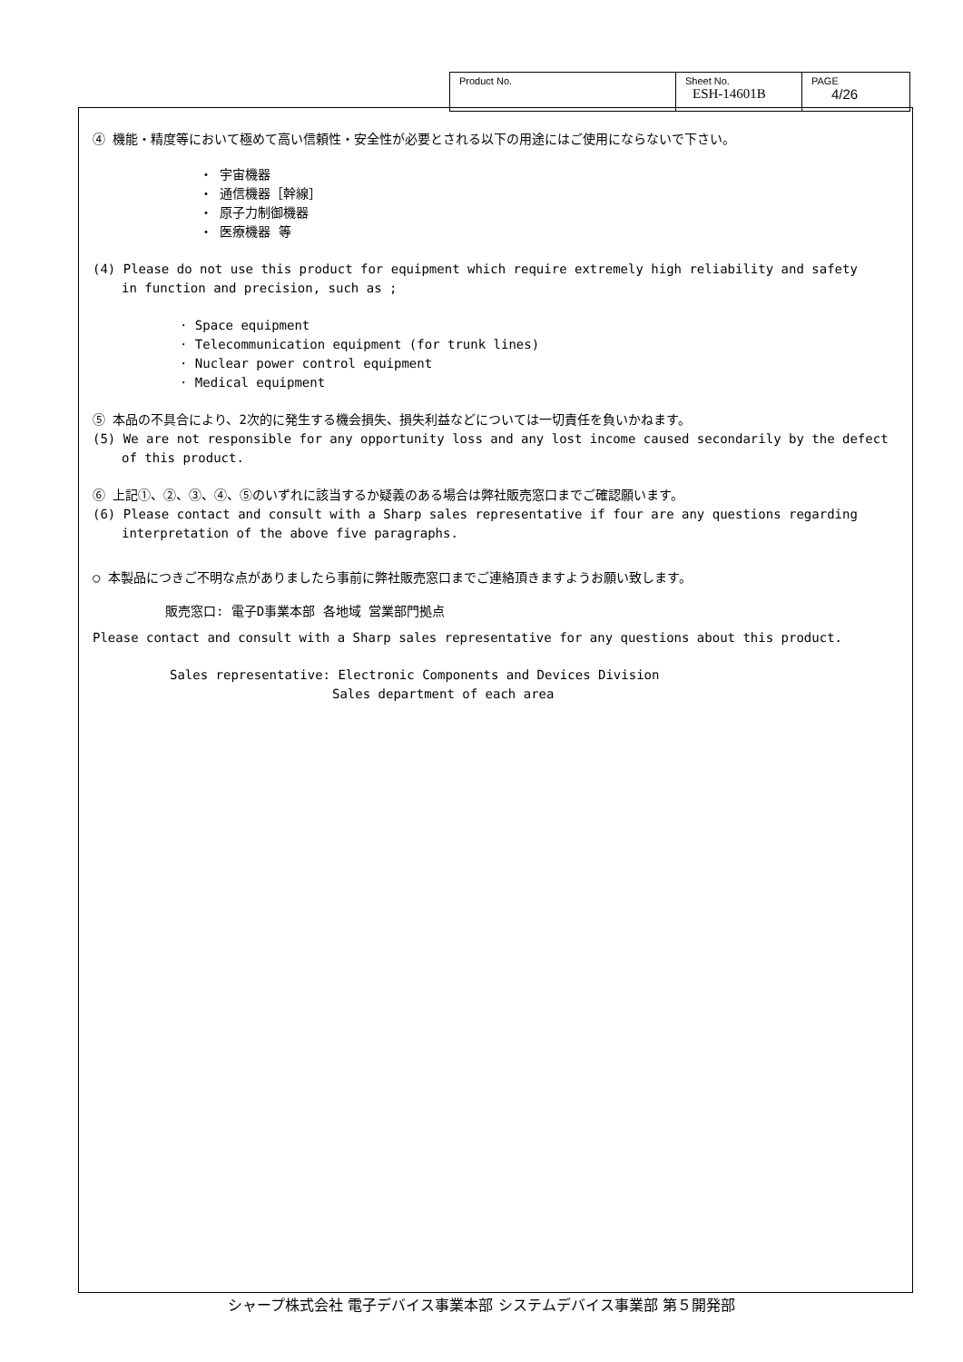| Product No. | Sheet No. ESH-14601B | PAGE 4/26 |
④ 機能・精度等において極めて高い信頼性・安全性が必要とされる以下の用途にはご使用にならないで下さい。
・ 宇宙機器
・ 通信機器［幹線］
・ 原子力制御機器
・ 医療機器 等
(4) Please do not use this product for equipment which require extremely high reliability and safety
in function and precision, such as ;
· Space equipment
· Telecommunication equipment (for trunk lines)
· Nuclear power control equipment
· Medical equipment
⑤ 本品の不具合により、2次的に発生する機会損失、損失利益などについては一切責任を負いかねます。
(5) We are not responsible for any opportunity loss and any lost income caused secondarily by the defect
of this product.
⑥ 上記①、②、③、④、⑤のいずれに該当するか疑義のある場合は弊社販売窓口までご確認願います。
(6) Please contact and consult with a Sharp sales representative if four are any questions regarding
interpretation of the above five paragraphs.
○ 本製品につきご不明な点がありましたら事前に弊社販売窓口までご連絡頂きますようお願い致します。
販売窓口: 電子D事業本部 各地域 営業部門拠点
Please contact and consult with a Sharp sales representative for any questions about this product.
Sales representative: Electronic Components and Devices Division
Sales department of each area
シャープ株式会社 電子デバイス事業本部 システムデバイス事業部 第５開発部